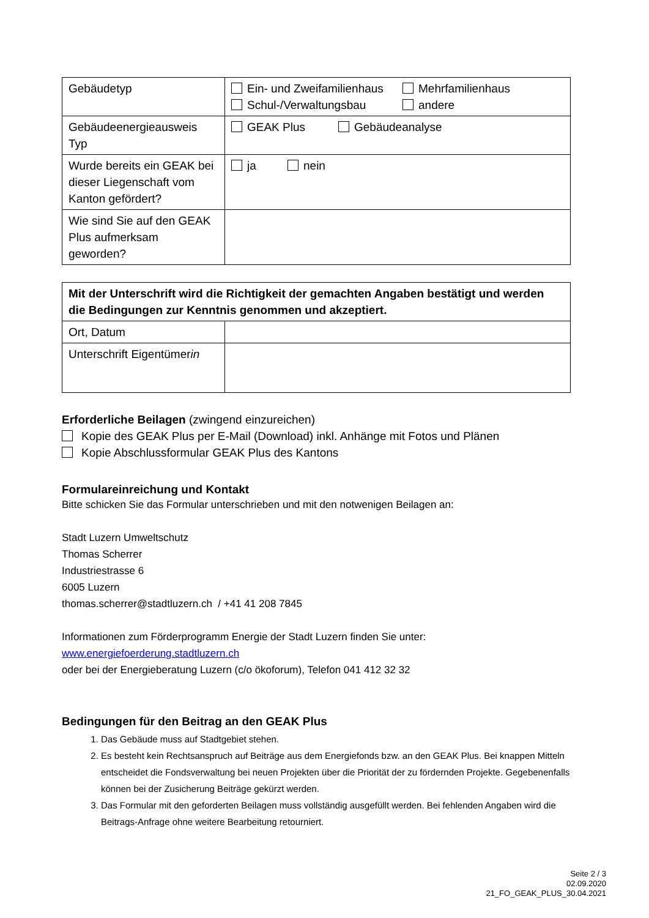| Gebäudetyp | Ein- und Zweifamilienhaus Mehrfamilienhaus Schul-/Verwaltungsbau andere |
| Gebäudeenergieausweis Typ | GEAK Plus Gebäudeanalyse |
| Wurde bereits ein GEAK bei dieser Liegenschaft vom Kanton gefördert? | ja nein |
| Wie sind Sie auf den GEAK Plus aufmerksam geworden? | |
| Mit der Unterschrift wird die Richtigkeit der gemachten Angaben bestätigt und werden die Bedingungen zur Kenntnis genommen und akzeptiert. | |
| Ort, Datum | |
| Unterschrift Eigentümer in | |
Erforderliche Beilagen (zwingend einzureichen)
Kopie des GEAK Plus per E-Mail (Download) inkl. Anhänge mit Fotos und Plänen
Kopie Abschlussformular GEAK Plus des Kantons
Formulareinreichung und Kontakt
Bitte schicken Sie das Formular unterschrieben und mit den notwenigen Beilagen an:
Stadt Luzern Umweltschutz
Thomas Scherrer
Industriestrasse 6
6005 Luzern
thomas.scherrer@stadtluzern.ch / +41 41 208 7845
Informationen zum Förderprogramm Energie der Stadt Luzern finden Sie unter:
www.energiefoerderung.stadtluzern.ch
oder bei der Energieberatung Luzern (c/o ökoforum), Telefon 041 412 32 32
Bedingungen für den Beitrag an den GEAK Plus
1. Das Gebäude muss auf Stadtgebiet stehen.
2. Es besteht kein Rechtsanspruch auf Beiträge aus dem Energiefonds bzw. an den GEAK Plus. Bei knappen Mitteln entscheidet die Fondsverwaltung bei neuen Projekten über die Priorität der zu fördernden Projekte. Gegebenenfalls können bei der Zusicherung Beiträge gekürzt werden.
3. Das Formular mit den geforderten Beilagen muss vollständig ausgefüllt werden. Bei fehlenden Angaben wird die Beitrags-Anfrage ohne weitere Bearbeitung retourniert.
Seite 2 / 3
02.09.2020
21_FO_GEAK_PLUS_30.04.2021